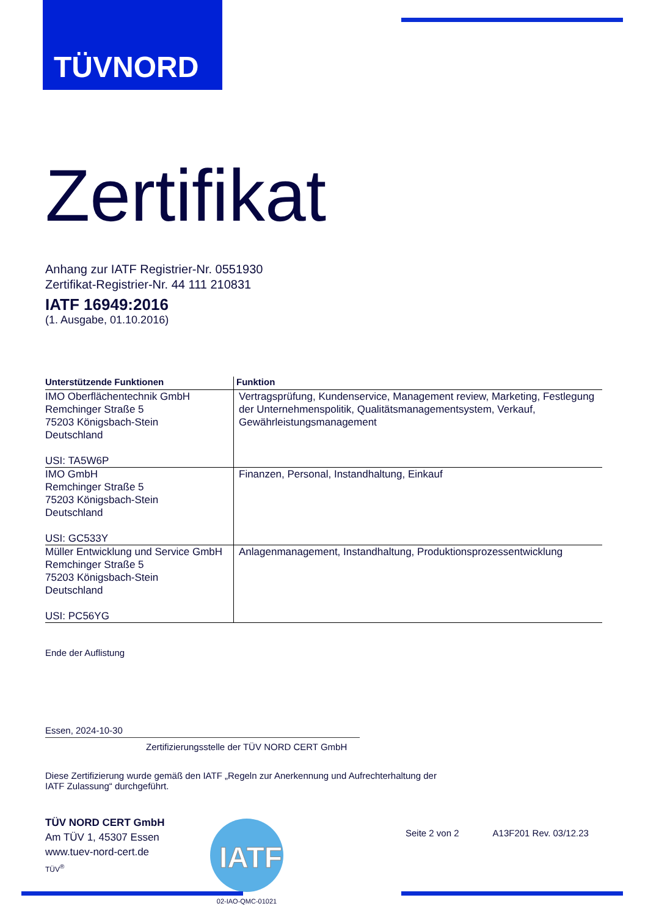TÜVNORD
Zertifikat
Anhang zur IATF Registrier-Nr. 0551930
Zertifikat-Registrier-Nr. 44 111 210831
IATF 16949:2016
(1. Ausgabe, 01.10.2016)
| Unterstützende Funktionen | Funktion |
| --- | --- |
| IMO Oberflächentechnik GmbH Remchinger Straße 5 75203 Königsbach-Stein Deutschland USI: TA5W6P | Vertragsprüfung, Kundenservice, Management review, Marketing, Festlegung der Unternehmenspolitik, Qualitätsmanagementsystem, Verkauf, Gewährleistungsmanagement |
| IMO GmbH Remchinger Straße 5 75203 Königsbach-Stein Deutschland USI: GC533Y | Finanzen, Personal, Instandhaltung, Einkauf |
| Müller Entwicklung und Service GmbH Remchinger Straße 5 75203 Königsbach-Stein Deutschland USI: PC56YG | Anlagenmanagement, Instandhaltung, Produktionsprozessentwicklung |
Ende der Auflistung
Essen, 2024-10-30
Zertifizierungsstelle der TÜV NORD CERT GmbH
Diese Zertifizierung wurde gemäß den IATF „Regeln zur Anerkennung und Aufrechterhaltung der
IATF Zulassung“ durchgeführt.
TÜV NORD CERT GmbH
Am TÜV 1, 45307 Essen
www.tuev-nord-cert.de
TÜV<sup>®</sup>
IATF
02-IAO-QMC-01021
Seite 2 von 2 A13F201 Rev. 03/12.23